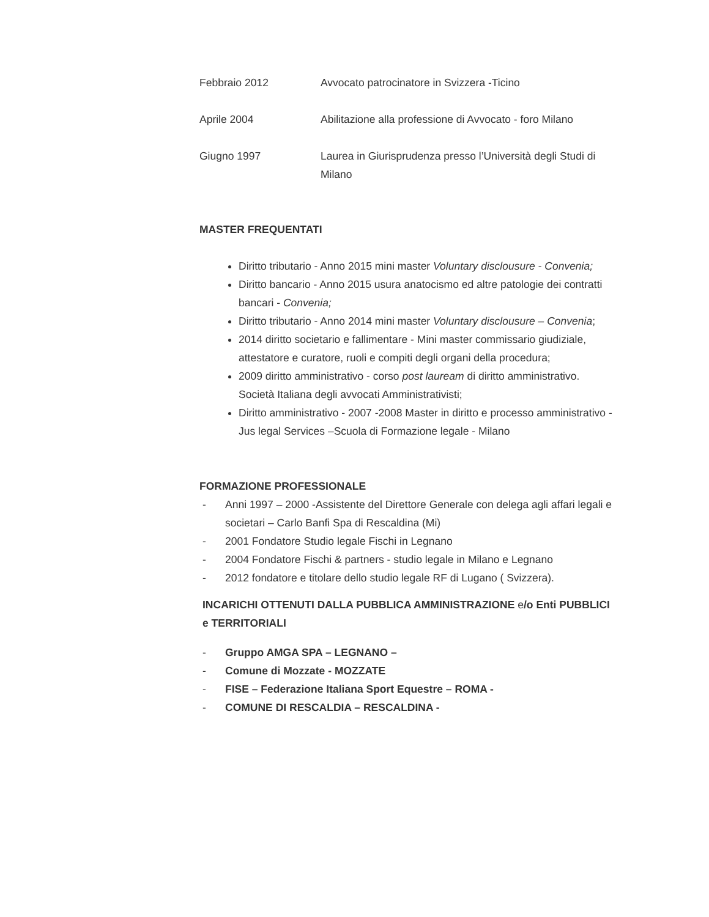Febbraio 2012 Avvocato patrocinatore in Svizzera -Ticino
Aprile 2004 Abilitazione alla professione di Avvocato - foro Milano
Giugno 1997 Laurea in Giurisprudenza presso l’Università degli Studi di Milano
MASTER FREQUENTATI
Diritto tributario - Anno 2015 mini master Voluntary disclousure - Convenia;
Diritto bancario - Anno 2015 usura anatocismo ed altre patologie dei contratti bancari - Convenia;
Diritto tributario - Anno 2014 mini master Voluntary disclousure – Convenia;
2014 diritto societario e fallimentare - Mini master commissario giudiziale, attestatore e curatore, ruoli e compiti degli organi della procedura;
2009 diritto amministrativo - corso post lauream di diritto amministrativo. Società Italiana degli avvocati Amministrativisti;
Diritto amministrativo - 2007 -2008 Master in diritto e processo amministrativo - Jus legal Services –Scuola di Formazione legale - Milano
FORMAZIONE PROFESSIONALE
- Anni 1997 – 2000 -Assistente del Direttore Generale con delega agli affari legali e societari – Carlo Banfi Spa di Rescaldina (Mi)
- 2001 Fondatore Studio legale Fischi in Legnano
- 2004 Fondatore Fischi & partners - studio legale in Milano e Legnano
- 2012 fondatore e titolare dello studio legale RF di Lugano ( Svizzera).
INCARICHI OTTENUTI DALLA PUBBLICA AMMINISTRAZIONE e/o Enti PUBBLICI e TERRITORIALI
- Gruppo AMGA SPA – LEGNANO –
- Comune di Mozzate - MOZZATE
- FISE – Federazione Italiana Sport Equestre – ROMA -
- COMUNE DI RESCALDIA – RESCALDINA -